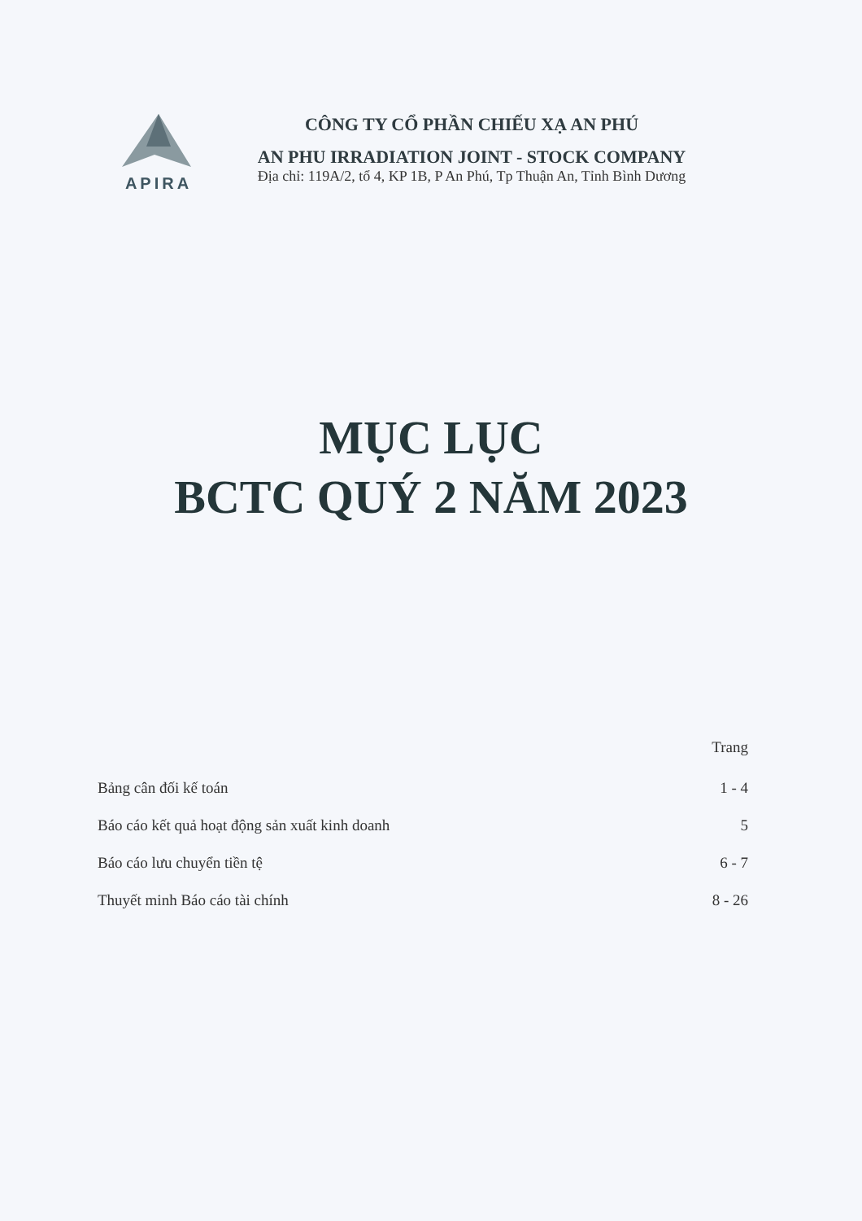APIRA CÔNG TY CỔ PHẦN CHIẾU XẠ AN PHÚ
AN PHU IRRADIATION JOINT - STOCK COMPANY
Địa chỉ: 119A/2, tổ 4, KP 1B, P An Phú, Tp Thuận An, Tỉnh Bình Dương
MỤC LỤC
BCTC QUÝ 2 NĂM 2023
Trang
Bảng cân đối kế toán 1 - 4
Báo cáo kết quả hoạt động sản xuất kinh doanh 5
Báo cáo lưu chuyển tiền tệ 6 - 7
Thuyết minh Báo cáo tài chính 8 - 26